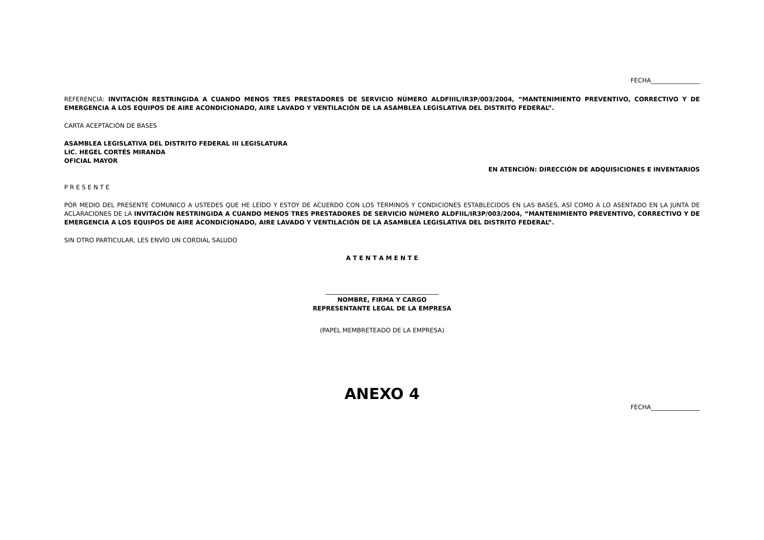FECHA________________
REFERENCIA: INVITACIÓN RESTRINGIDA A CUANDO MENOS TRES PRESTADORES DE SERVICIO NÚMERO ALDFIIIL/IR3P/003/2004, “MANTENIMIENTO PREVENTIVO, CORRECTIVO Y DE EMERGENCIA A LOS EQUIPOS DE AIRE ACONDICIONADO, AIRE LAVADO Y VENTILACIÓN DE LA ASAMBLEA LEGISLATIVA DEL DISTRITO FEDERAL”.
CARTA ACEPTACIÓN DE BASES
ASAMBLEA LEGISLATIVA DEL DISTRITO FEDERAL III LEGISLATURA
LIC. HEGEL CORTÉS MIRANDA
OFICIAL MAYOR
EN ATENCIÓN: DIRECCIÓN DE ADQUISICIONES E INVENTARIOS
P R E S E N T E
POR MEDIO DEL PRESENTE COMUNICO A USTEDES QUE HE LEÍDO Y ESTOY DE ACUERDO CON LOS TÉRMINOS Y CONDICIONES ESTABLECIDOS EN LAS BASES, ASÍ COMO A LO ASENTADO EN LA JUNTA DE ACLARACIONES DE LA INVITACIÓN RESTRINGIDA A CUANDO MENOS TRES PRESTADORES DE SERVICIO NÚMERO ALDFIIL/IR3P/003/2004, “MANTENIMIENTO PREVENTIVO, CORRECTIVO Y DE EMERGENCIA A LOS EQUIPOS DE AIRE ACONDICIONADO, AIRE LAVADO Y VENTILACIÓN DE LA ASAMBLEA LEGISLATIVA DEL DISTRITO FEDERAL”.
SIN OTRO PARTICULAR, LES ENVÍO UN CORDIAL SALUDO
A T E N T A M E N T E
_____________________________________
NOMBRE, FIRMA Y CARGO
REPRESENTANTE LEGAL DE LA EMPRESA
(PAPEL MEMBRETEADO DE LA EMPRESA)
ANEXO 4
FECHA________________